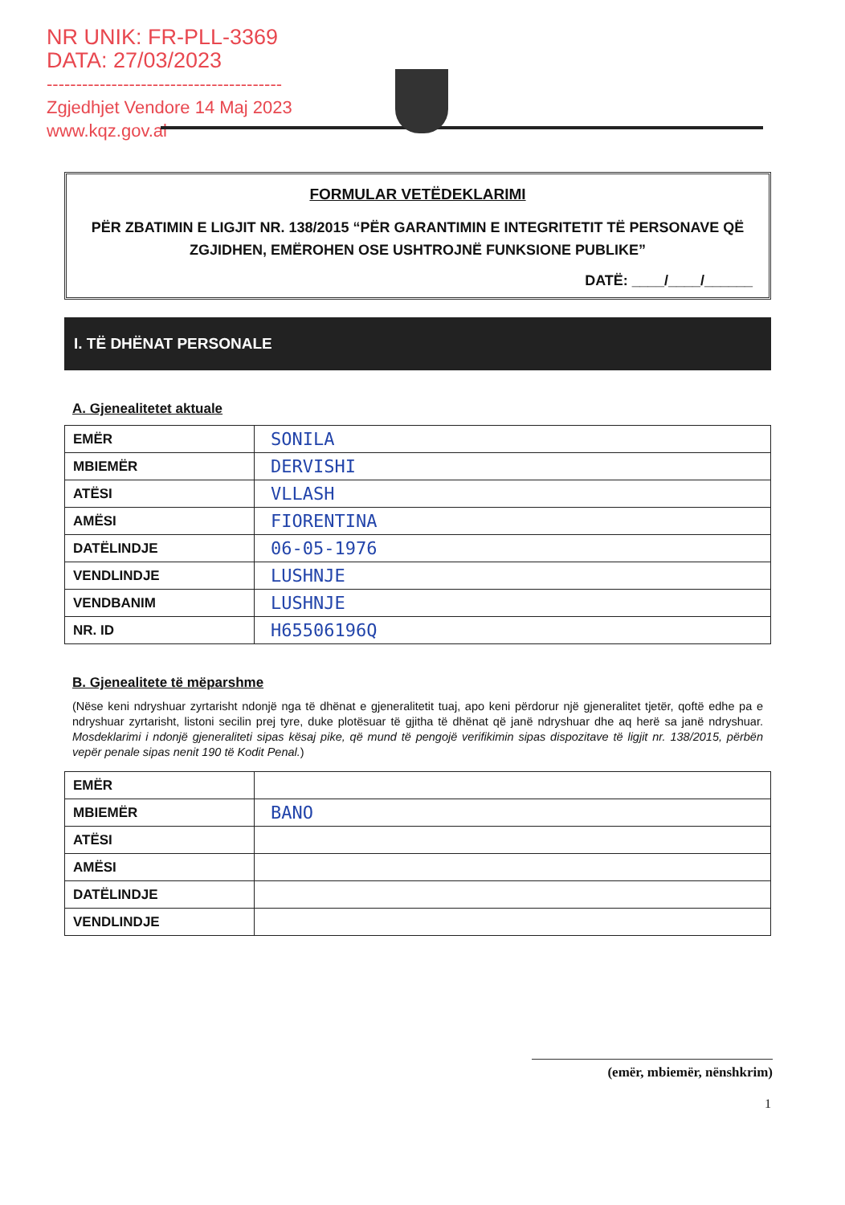NR UNIK: FR-PLL-3369
DATA: 27/03/2023
----------------------------------------
Zgjedhjet Vendore 14 Maj 2023
www.kqz.gov.al
FORMULAR VETËDEKLARIMI
PËR ZBATIMIN E LIGJIT NR. 138/2015 “PËR GARANTIMIN E INTEGRITETIT TË PERSONAVE QË ZGJIDHEN, EMËROHEN OSE USHTROJNË FUNKSIONE PUBLIKE”
DATË: ____/____/______
I. TË DHËNAT PERSONALE
A. Gjenealitetet aktuale
| EMËR | SONILA |
| MBIEMËR | DERVISHI |
| ATËSI | VLLASH |
| AMËSI | FIORENTINA |
| DATËLINDJE | 06-05-1976 |
| VENDLINDJE | LUSHNJE |
| VENDBANIM | LUSHNJE |
| NR. ID | H65506196Q |
B. Gjenealitete të mëparshme
(Nëse keni ndryshuar zyrtarisht ndonjë nga të dhënat e gjeneralitetit tuaj, apo keni përdorur një gjeneralitet tjetër, qoftë edhe pa e ndryshuar zyrtarisht, listoni secilin prej tyre, duke plotësuar të gjitha të dhënat që janë ndryshuar dhe aq herë sa janë ndryshuar. Mosdeklarimi i ndonjë gjeneraliteti sipas kësaj pike, që mund të pengojë verifikimin sipas dispozitave të ligjit nr. 138/2015, përbën vepër penale sipas nenit 190 të Kodit Penal.)
| EMËR | |
| MBIEMËR | BANO |
| ATËSI | |
| AMËSI | |
| DATËLINDJE | |
| VENDLINDJE | |
(emër, mbiemër, nënshkrim)
1